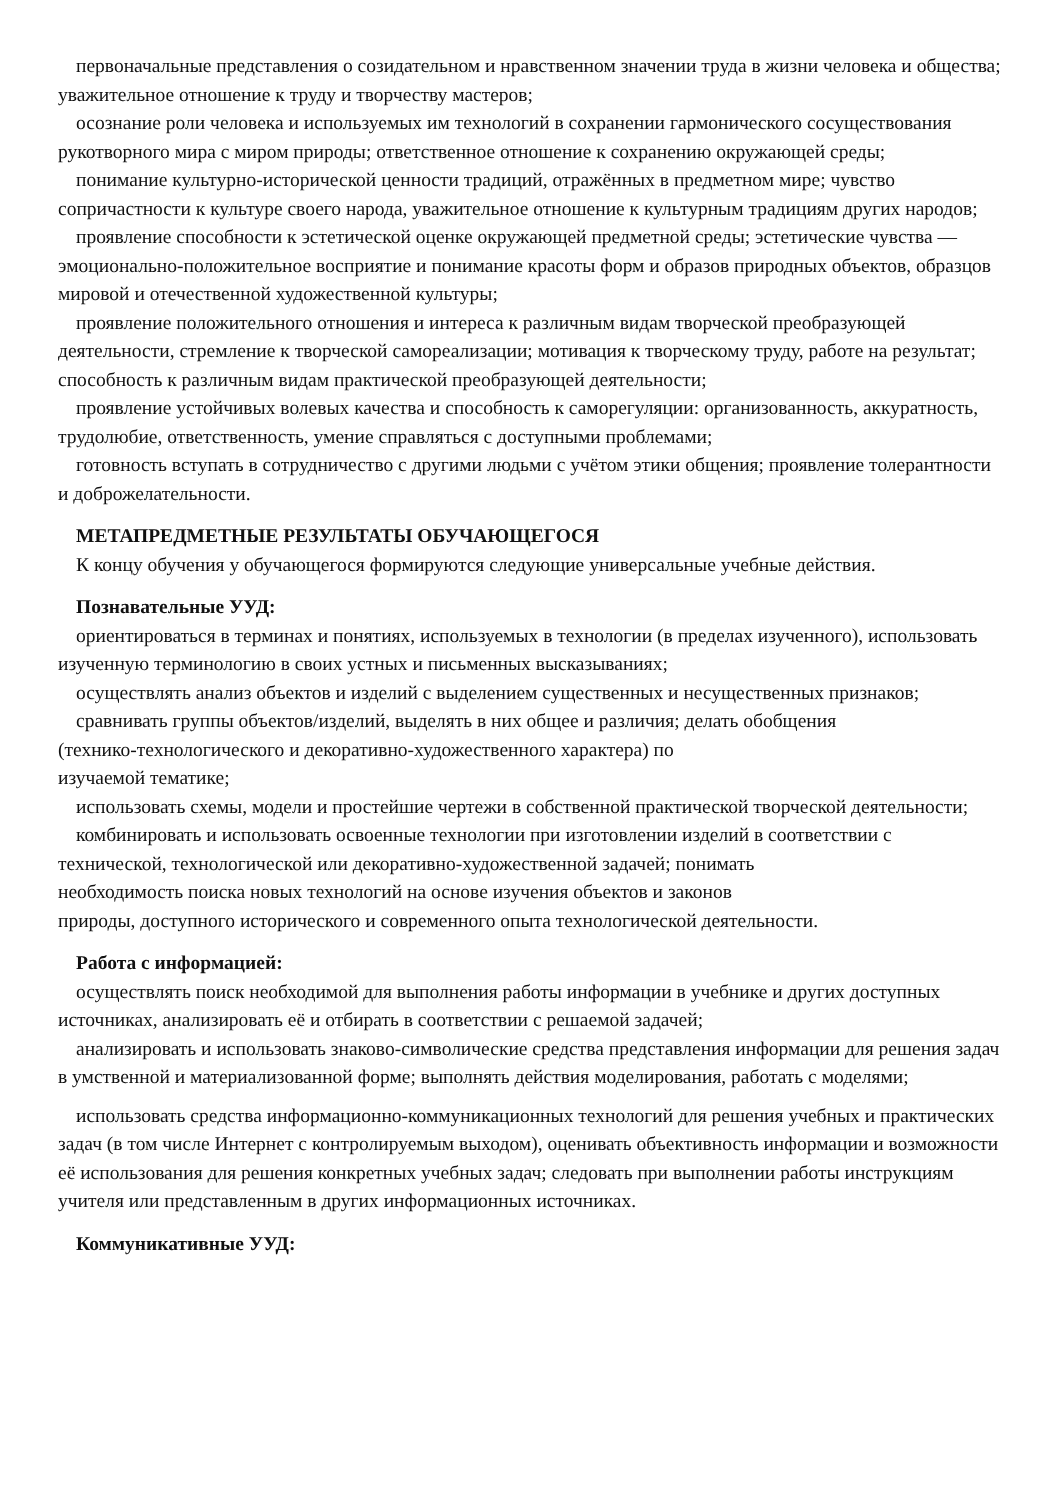первоначальные представления о созидательном и нравственном значении труда в жизни человека и общества; уважительное отношение к труду и творчеству мастеров;
осознание роли человека и используемых им технологий в сохранении гармонического сосуществования рукотворного мира с миром природы; ответственное отношение к сохранению окружающей среды;
понимание культурно-исторической ценности традиций, отражённых в предметном мире; чувство сопричастности к культуре своего народа, уважительное отношение к культурным традициям других народов;
проявление способности к эстетической оценке окружающей предметной среды; эстетические чувства — эмоционально-положительное восприятие и понимание красоты форм и образов природных объектов, образцов мировой и отечественной художественной культуры;
проявление положительного отношения и интереса к различным видам творческой преобразующей деятельности, стремление к творческой самореализации; мотивация к творческому труду, работе на результат; способность к различным видам практической преобразующей деятельности;
проявление устойчивых волевых качества и способность к саморегуляции: организованность, аккуратность, трудолюбие, ответственность, умение справляться с доступными проблемами;
готовность вступать в сотрудничество с другими людьми с учётом этики общения; проявление толерантности и доброжелательности.
МЕТАПРЕДМЕТНЫЕ РЕЗУЛЬТАТЫ ОБУЧАЮЩЕГОСЯ
К концу обучения у обучающегося формируются следующие универсальные учебные действия.
Познавательные УУД:
ориентироваться в терминах и понятиях, используемых в технологии (в пределах изученного), использовать изученную терминологию в своих устных и письменных высказываниях;
осуществлять анализ объектов и изделий с выделением существенных и несущественных признаков;
сравнивать группы объектов/изделий, выделять в них общее и различия; делать обобщения
(технико-технологического и декоративно-художественного характера) по
изучаемой тематике;
использовать схемы, модели и простейшие чертежи в собственной практической творческой деятельности;
комбинировать и использовать освоенные технологии при изготовлении изделий в соответствии с технической, технологической или декоративно-художественной задачей; понимать
необходимость поиска новых технологий на основе изучения объектов и законов
природы, доступного исторического и современного опыта технологической деятельности.
Работа с информацией:
осуществлять поиск необходимой для выполнения работы информации в учебнике и других доступных источниках, анализировать её и отбирать в соответствии с решаемой задачей;
анализировать и использовать знаково-символические средства представления информации для решения задач в умственной и материализованной форме; выполнять действия моделирования, работать с моделями;
использовать средства информационно-коммуникационных технологий для решения учебных и практических задач (в том числе Интернет с контролируемым выходом), оценивать объективность информации и возможности её использования для решения конкретных учебных задач; следовать при выполнении работы инструкциям учителя или представленным в других информационных источниках.
Коммуникативные УУД: